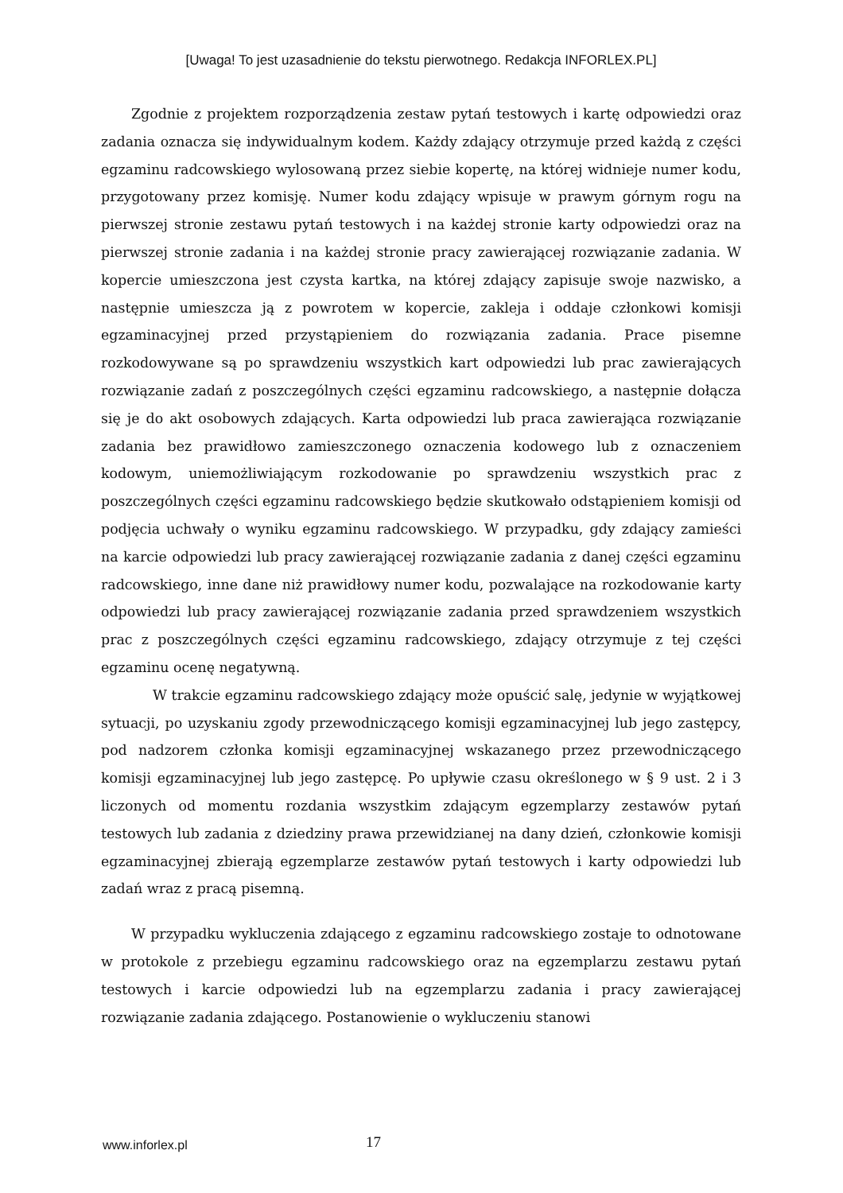[Uwaga! To jest uzasadnienie do tekstu pierwotnego. Redakcja INFORLEX.PL]
Zgodnie z projektem rozporządzenia zestaw pytań testowych i kartę odpowiedzi oraz zadania oznacza się indywidualnym kodem. Każdy zdający otrzymuje przed każdą z części egzaminu radcowskiego wylosowaną przez siebie kopertę, na której widnieje numer kodu, przygotowany przez komisję. Numer kodu zdający wpisuje w prawym górnym rogu na pierwszej stronie zestawu pytań testowych i na każdej stronie karty odpowiedzi oraz na pierwszej stronie zadania i na każdej stronie pracy zawierającej rozwiązanie zadania. W kopercie umieszczona jest czysta kartka, na której zdający zapisuje swoje nazwisko, a następnie umieszcza ją z powrotem w kopercie, zakleja i oddaje członkowi komisji egzaminacyjnej przed przystąpieniem do rozwiązania zadania. Prace pisemne rozkodowywane są po sprawdzeniu wszystkich kart odpowiedzi lub prac zawierających rozwiązanie zadań z poszczególnych części egzaminu radcowskiego, a następnie dołącza się je do akt osobowych zdających. Karta odpowiedzi lub praca zawierająca rozwiązanie zadania bez prawidłowo zamieszczonego oznaczenia kodowego lub z oznaczeniem kodowym, uniemożliwiającym rozkodowanie po sprawdzeniu wszystkich prac z poszczególnych części egzaminu radcowskiego będzie skutkowało odstąpieniem komisji od podjęcia uchwały o wyniku egzaminu radcowskiego. W przypadku, gdy zdający zamieści na karcie odpowiedzi lub pracy zawierającej rozwiązanie zadania z danej części egzaminu radcowskiego, inne dane niż prawidłowy numer kodu, pozwalające na rozkodowanie karty odpowiedzi lub pracy zawierającej rozwiązanie zadania przed sprawdzeniem wszystkich prac z poszczególnych części egzaminu radcowskiego, zdający otrzymuje z tej części egzaminu ocenę negatywną.
W trakcie egzaminu radcowskiego zdający może opuścić salę, jedynie w wyjątkowej sytuacji, po uzyskaniu zgody przewodniczącego komisji egzaminacyjnej lub jego zastępcy, pod nadzorem członka komisji egzaminacyjnej wskazanego przez przewodniczącego komisji egzaminacyjnej lub jego zastępcę. Po upływie czasu określonego w § 9 ust. 2 i 3 liczonych od momentu rozdania wszystkim zdającym egzemplarzy zestawów pytań testowych lub zadania z dziedziny prawa przewidzianej na dany dzień, członkowie komisji egzaminacyjnej zbierają egzemplarze zestawów pytań testowych i karty odpowiedzi lub zadań wraz z pracą pisemną.
W przypadku wykluczenia zdającego z egzaminu radcowskiego zostaje to odnotowane w protokole z przebiegu egzaminu radcowskiego oraz na egzemplarzu zestawu pytań testowych i karcie odpowiedzi lub na egzemplarzu zadania i pracy zawierającej rozwiązanie zadania zdającego. Postanowienie o wykluczeniu stanowi
www.inforlex.pl
17